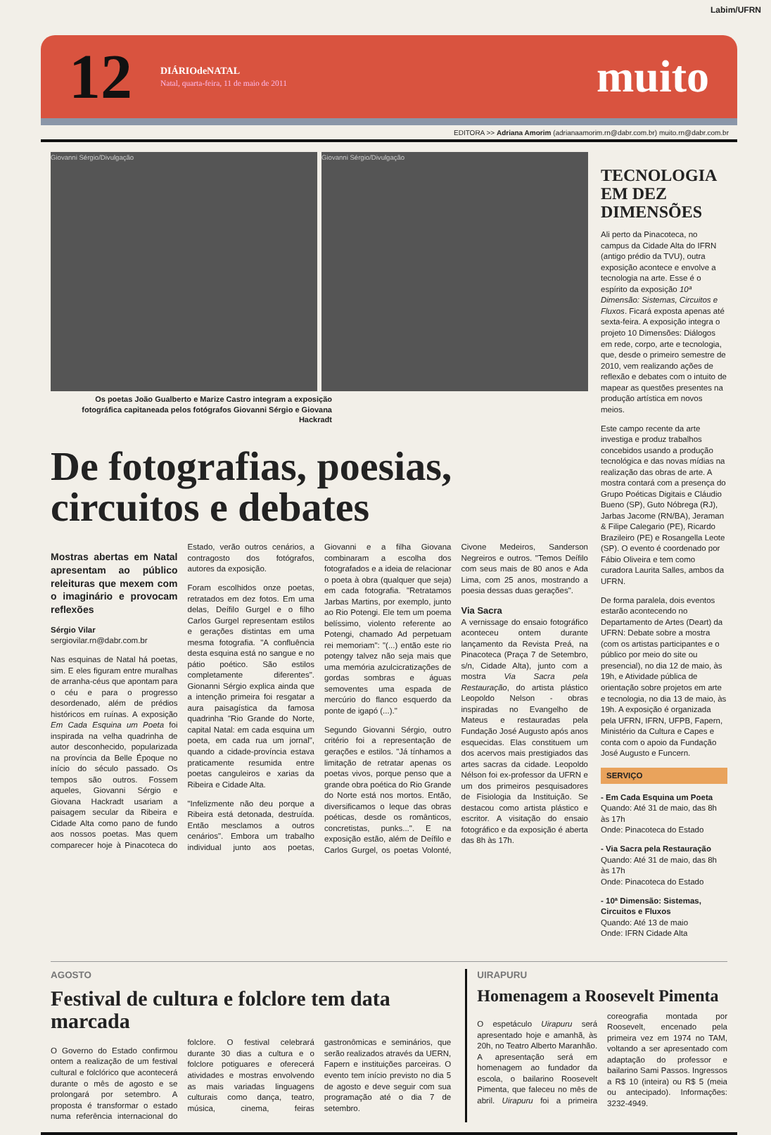Labim/UFRN
12
DIÁRIOdeNATAL
Natal, quarta-feira, 11 de maio de 2011
muito
EDITORA >> Adriana Amorim (adrianaamorim.rn@dabr.com.br) muito.rn@dabr.com.br
Giovanni Sérgio/Divulgação Giovanni Sérgio/Divulgação
Os poetas João Gualberto e Marize Castro integram a exposição fotográfica capitaneada pelos fotógrafos Giovanni Sérgio e Giovana Hackradt
De fotografias, poesias, circuitos e debates
Mostras abertas em Natal apresentam ao público releituras que mexem com o imaginário e provocam reflexões
Sérgio Vilar
sergiovilar.rn@dabr.com.br
Nas esquinas de Natal há poetas, sim. E eles figuram entre muralhas de arranha-céus que apontam para o céu e para o progresso desordenado, além de prédios históricos em ruínas. A exposição Em Cada Esquina um Poeta foi inspirada na velha quadrinha de autor desconhecido, popularizada na província da Belle Époque no início do século passado. Os tempos são outros. Fossem aqueles, Giovanni Sérgio e Giovana Hackradt usariam a paisagem secular da Ribeira e Cidade Alta como pano de fundo aos nossos poetas. Mas quem comparecer hoje à Pinacoteca do Estado, verão outros cenários, a contragosto dos fotógrafos, autores da exposição.
Foram escolhidos onze poetas, retratados em dez fotos. Em uma delas, Deífilo Gurgel e o filho Carlos Gurgel representam estilos e gerações distintas em uma mesma fotografia. "A confluência desta esquina está no sangue e no pátio poético. São estilos completamente diferentes". Gionanni Sérgio explica ainda que a intenção primeira foi resgatar a aura paisagística da famosa quadrinha "Rio Grande do Norte, capital Natal: em cada esquina um poeta, em cada rua um jornal", quando a cidade-província estava praticamente resumida entre poetas canguleiros e xarias da Ribeira e Cidade Alta.
"Infelizmente não deu porque a Ribeira está detonada, destruída. Então mesclamos a outros cenários". Embora um trabalho individual junto aos poetas, Giovanni e a filha Giovana combinaram a escolha dos fotografados e a ideia de relacionar o poeta à obra (qualquer que seja) em cada fotografia. "Retratamos Jarbas Martins, por exemplo, junto ao Rio Potengi. Ele tem um poema belíssimo, violento referente ao Potengi, chamado Ad perpetuam rei memoriam": "(...) então este rio potengy talvez não seja mais que uma memória azulcicratizações de gordas sombras e águas semoventes uma espada de mercúrio do flanco esquerdo da ponte de igapó (...)."
Segundo Giovanni Sérgio, outro critério foi a representação de gerações e estilos. "Já tínhamos a limitação de retratar apenas os poetas vivos, porque penso que a grande obra poética do Rio Grande do Norte está nos mortos. Então, diversificamos o leque das obras poéticas, desde os românticos, concretistas, punks...". E na exposição estão, além de Deífilo e Carlos Gurgel, os poetas Volonté, Civone Medeiros, Sanderson Negreiros e outros. "Temos Deífilo com seus mais de 80 anos e Ada Lima, com 25 anos, mostrando a poesia dessas duas gerações".
Via Sacra
A vernissage do ensaio fotográfico aconteceu ontem durante lançamento da Revista Preá, na Pinacoteca (Praça 7 de Setembro, s/n, Cidade Alta), junto com a mostra Via Sacra pela Restauração, do artista plástico Leopoldo Nelson - obras inspiradas no Evangelho de Mateus e restauradas pela Fundação José Augusto após anos esquecidas. Elas constituem um dos acervos mais prestigiados das artes sacras da cidade. Leopoldo Nélson foi ex-professor da UFRN e um dos primeiros pesquisadores de Fisiologia da Instituição. Se destacou como artista plástico e escritor. A visitação do ensaio fotográfico e da exposição é aberta das 8h às 17h.
TECNOLOGIA EM DEZ DIMENSÕES
Ali perto da Pinacoteca, no campus da Cidade Alta do IFRN (antigo prédio da TVU), outra exposição acontece e envolve a tecnologia na arte. Esse é o espírito da exposição 10ª Dimensão: Sistemas, Circuitos e Fluxos. Ficará exposta apenas até sexta-feira. A exposição integra o projeto 10 Dimensões: Diálogos em rede, corpo, arte e tecnologia, que, desde o primeiro semestre de 2010, vem realizando ações de reflexão e debates com o intuito de mapear as questões presentes na produção artística em novos meios.
Este campo recente da arte investiga e produz trabalhos concebidos usando a produção tecnológica e das novas mídias na realização das obras de arte. A mostra contará com a presença do Grupo Poéticas Digitais e Cláudio Bueno (SP), Guto Nóbrega (RJ), Jarbas Jacome (RN/BA), Jeraman & Filipe Calegario (PE), Ricardo Brazileiro (PE) e Rosangella Leote (SP). O evento é coordenado por Fábio Oliveira e tem como curadora Laurita Salles, ambos da UFRN.
De forma paralela, dois eventos estarão acontecendo no Departamento de Artes (Deart) da UFRN: Debate sobre a mostra (com os artistas participantes e o público por meio do site ou presencial), no dia 12 de maio, às 19h, e Atividade pública de orientação sobre projetos em arte e tecnologia, no dia 13 de maio, às 19h. A exposição é organizada pela UFRN, IFRN, UFPB, Fapern, Ministério da Cultura e Capes e conta com o apoio da Fundação José Augusto e Funcern.
SERVIÇO
- Em Cada Esquina um Poeta
Quando: Até 31 de maio, das 8h às 17h
Onde: Pinacoteca do Estado
- Via Sacra pela Restauração
Quando: Até 31 de maio, das 8h às 17h
Onde: Pinacoteca do Estado
- 10ª Dimensão: Sistemas, Circuitos e Fluxos
Quando: Até 13 de maio
Onde: IFRN Cidade Alta
AGOSTO
Festival de cultura e folclore tem data marcada
O Governo do Estado confirmou ontem a realização de um festival cultural e folclórico que acontecerá durante o mês de agosto e se prolongará por setembro. A proposta é transformar o estado numa referência internacional do folclore. O festival celebrará durante 30 dias a cultura e o folclore potiguares e oferecerá atividades e mostras envolvendo as mais variadas linguagens culturais como dança, teatro, música, cinema, feiras gastronômicas e seminários, que serão realizados através da UERN, Fapern e instituições parceiras. O evento tem início previsto no dia 5 de agosto e deve seguir com sua programação até o dia 7 de setembro.
UIRAPURU
Homenagem a Roosevelt Pimenta
O espetáculo Uirapuru será apresentado hoje e amanhã, às 20h, no Teatro Alberto Maranhão. A apresentação será em homenagem ao fundador da escola, o bailarino Roosevelt Pimenta, que faleceu no mês de abril. Uirapuru foi a primeira coreografia montada por Roosevelt, encenado pela primeira vez em 1974 no TAM, voltando a ser apresentado com adaptação do professor e bailarino Sami Passos. Ingressos a R$ 10 (inteira) ou R$ 5 (meia ou antecipado). Informações: 3232-4949.